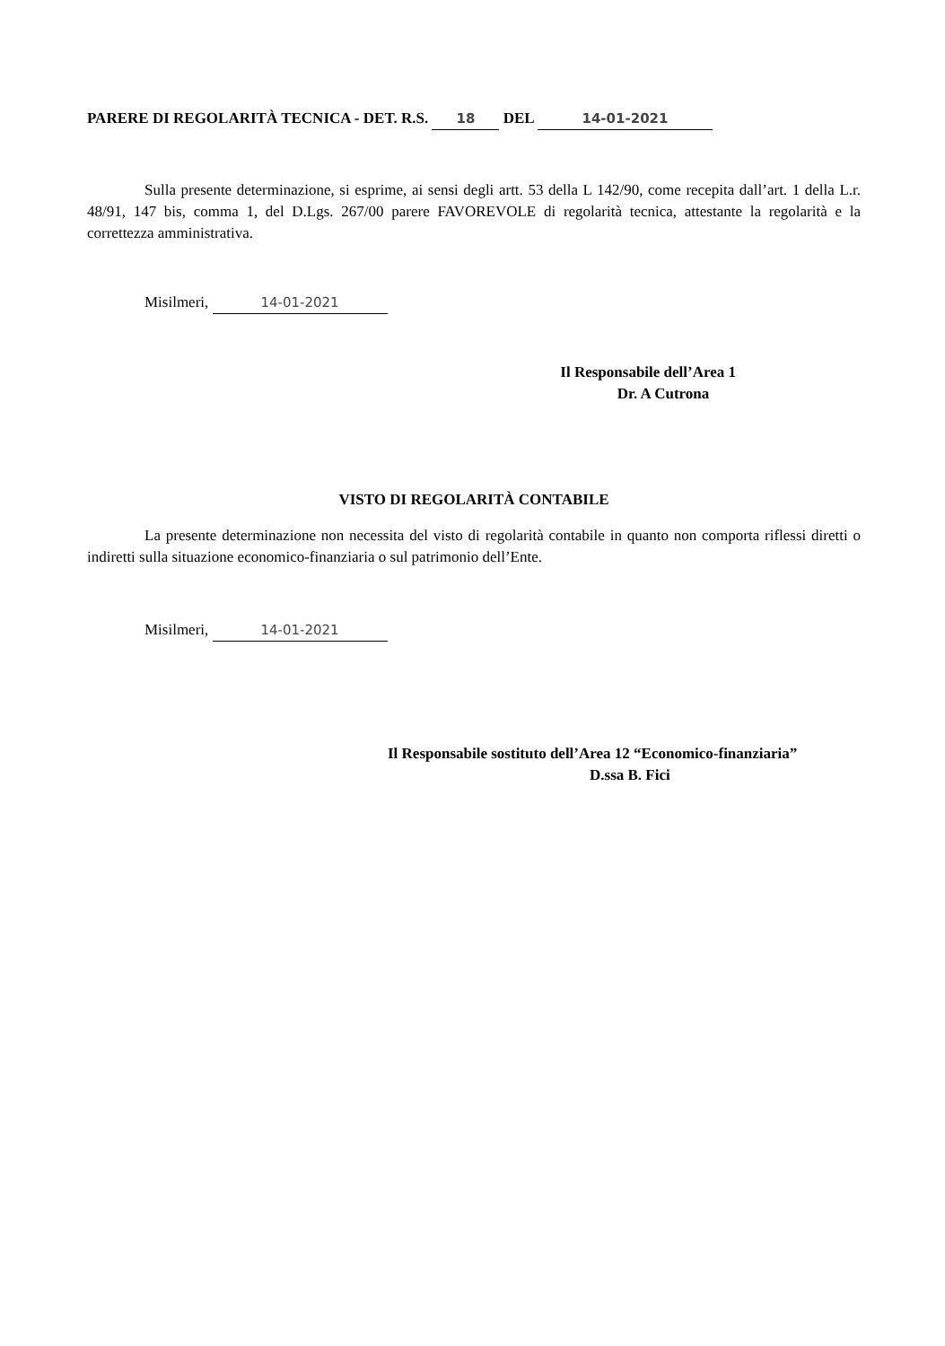PARERE DI REGOLARITÀ TECNICA - DET. R.S. 18 DEL 14-01-2021
Sulla presente determinazione, si esprime, ai sensi degli artt. 53 della L 142/90, come recepita dall’art. 1 della L.r. 48/91, 147 bis, comma 1, del D.Lgs. 267/00 parere FAVOREVOLE di regolarità tecnica, attestante la regolarità e la correttezza amministrativa.
Misilmeri, 14-01-2021
Il Responsabile dell’Area 1
Dr. A Cutrona
VISTO DI REGOLARITÀ CONTABILE
La presente determinazione non necessita del visto di regolarità contabile in quanto non comporta riflessi diretti o indiretti sulla situazione economico-finanziaria o sul patrimonio dell’Ente.
Misilmeri, 14-01-2021
Il Responsabile sostituto dell’Area 12 “Economico-finanziaria”
D.ssa B. Fici